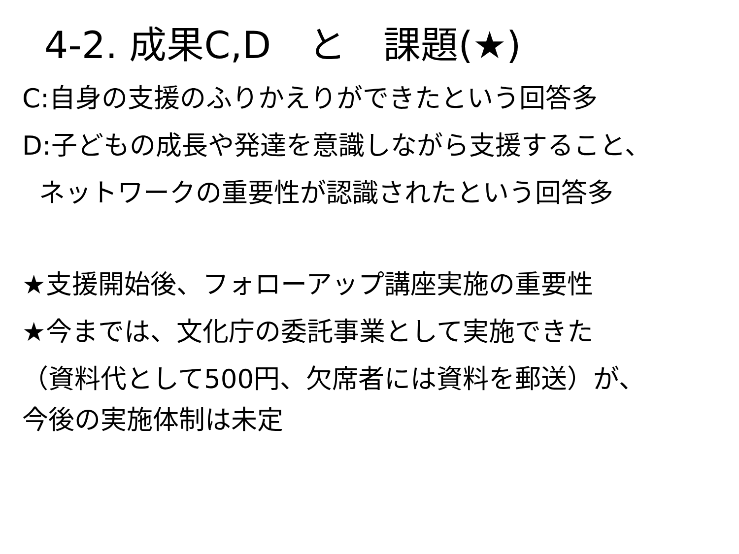4-2. 成果C,D　と　課題(★)
C:自身の支援のふりかえりができたという回答多
D:子どもの成長や発達を意識しながら支援すること、
ネットワークの重要性が認識されたという回答多
★支援開始後、フォローアップ講座実施の重要性
★今までは、文化庁の委託事業として実施できた
（資料代として500円、欠席者には資料を郵送）が、
今後の実施体制は未定